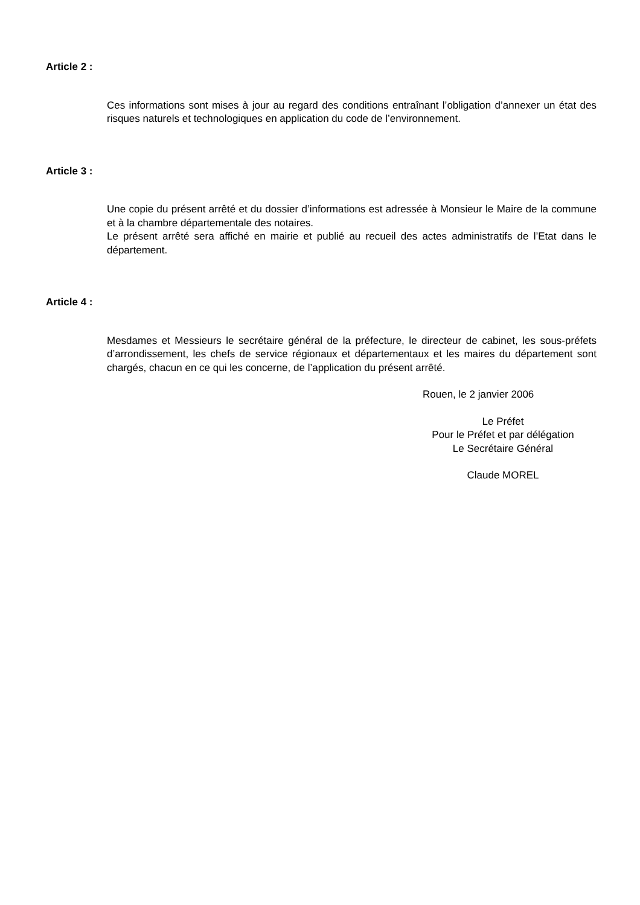Article 2 :
Ces informations sont mises à jour au regard des conditions entraînant l’obligation d’annexer un état des risques naturels et technologiques en application du code de l’environnement.
Article 3 :
Une copie du présent arrêté et du dossier d’informations est adressée à Monsieur le Maire de la commune et à la chambre départementale des notaires.
Le présent arrêté sera affiché en mairie et publié au recueil des actes administratifs de l’Etat dans le département.
Article 4 :
Mesdames et Messieurs le secrétaire général de la préfecture, le directeur de cabinet, les sous-préfets d’arrondissement, les chefs de service régionaux et départementaux et les maires du département sont chargés, chacun en ce qui les concerne, de l’application du présent arrêté.
Rouen, le 2 janvier 2006
Le Préfet
Pour le Préfet et par délégation
Le Secrétaire Général
Claude MOREL